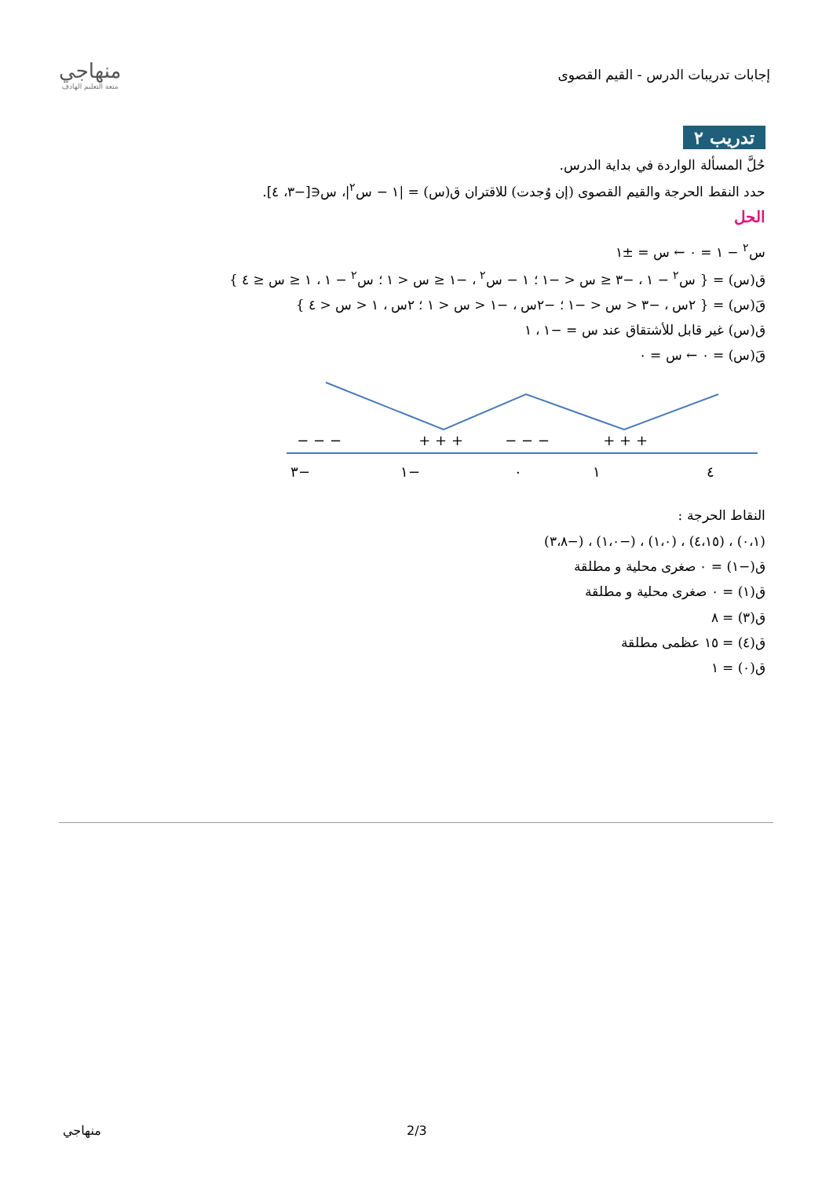منهاجي
متعة التعليم الهادف
إجابات تدريبات الدرس - القيم القصوى
تدريب ٢
حُلَّ المسألة الواردة في بداية الدرس.
حدد النقط الحرجة والقيم القصوى (إن وُجدت) للاقتران ق(س) = |١ − س<sup>٢</sup>|، س∈[−٣، ٤].
الحل
س<sup>٢</sup> − ١ = ٠ ← س = ±١
ق(س) = { س<sup>٢</sup> − ١ ، −٣ ≤ س < −١ ؛ ١ − س<sup>٢</sup> ، −١ ≤ س < ١ ؛ س<sup>٢</sup> − ١ ، ١ ≤ س ≤ ٤ }
قَ(س) = { ٢س ، −٣ < س < −١ ؛ −٢س ، −١ < س < ١ ؛ ٢س ، ١ < س < ٤ }
ق(س) غير قابل للأشتقاق عند س = −١ ، ١
قَ(س) = ٠ ← س = ٠
−٣
−١
٠
١
٤
− − −
+ + +
− − −
+ + +
النقاط الحرجة :
(٠،١) ، (٤،١٥) ، (١،٠) ، (−١،٠) ، (−٣،٨)
ق(−١) = ٠ صغرى محلية و مطلقة
ق(١) = ٠ صغرى محلية و مطلقة
ق(٣) = ٨
ق(٤) = ١٥ عظمى مطلقة
ق(٠) = ١
منهاجي 2/3